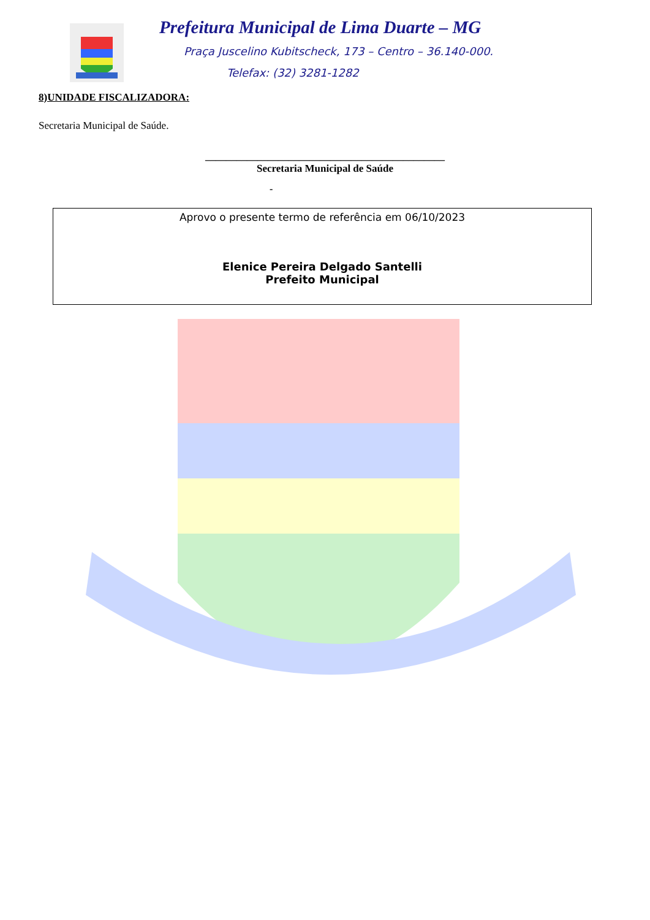Prefeitura Municipal de Lima Duarte – MG
Praça Juscelino Kubitscheck, 173 – Centro – 36.140-000.
Telefax: (32) 3281-1282
8)UNIDADE FISCALIZADORA:
Secretaria Municipal de Saúde.
______________________________________________
Secretaria Municipal de Saúde
-
Aprovo o presente termo de referência em 06/10/2023
Elenice Pereira Delgado Santelli
Prefeito Municipal